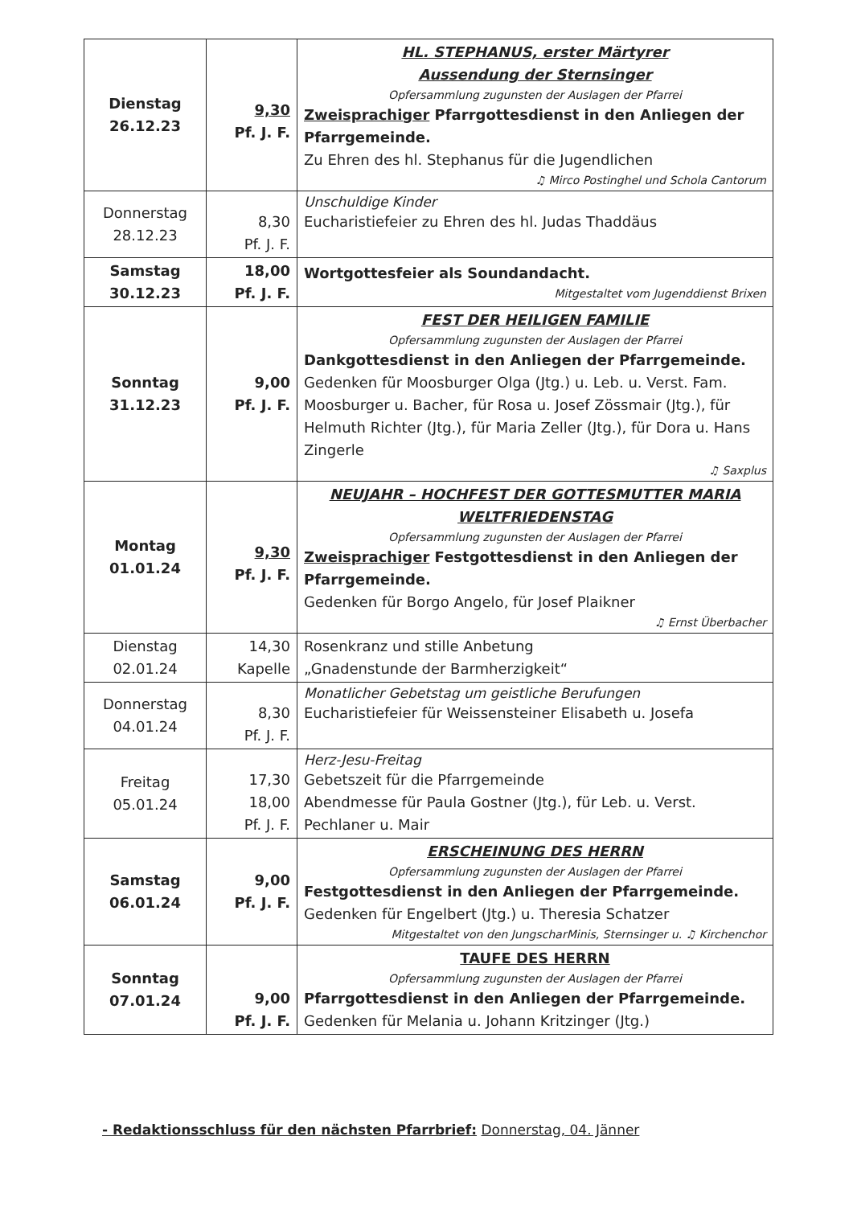| Dienstag 26.12.23 | 9,30 Pf. J. F. | HL. STEPHANUS, erster Märtyrer Aussendung der Sternsinger Opfersammlung zugunsten der Auslagen der Pfarrei Zweisprachiger Pfarrgottesdienst in den Anliegen der Pfarrgemeinde. Zu Ehren des hl. Stephanus für die Jugendlichen ♫ Mirco Postinghel und Schola Cantorum |
| Donnerstag 28.12.23 | 8,30 Pf. J. F. | Unschuldige Kinder Eucharistiefeier zu Ehren des hl. Judas Thaddäus |
| Samstag 30.12.23 | 18,00 Pf. J. F. | Wortgottesfeier als Soundandacht. Mitgestaltet vom Jugenddienst Brixen |
| Sonntag 31.12.23 | 9,00 Pf. J. F. | FEST DER HEILIGEN FAMILIE Opfersammlung zugunsten der Auslagen der Pfarrei Dankgottesdienst in den Anliegen der Pfarrgemeinde. Gedenken für Moosburger Olga (Jtg.) u. Leb. u. Verst. Fam. Moosburger u. Bacher, für Rosa u. Josef Zössmair (Jtg.), für Helmuth Richter (Jtg.), für Maria Zeller (Jtg.), für Dora u. Hans Zingerle ♫ Saxplus |
| Montag 01.01.24 | 9,30 Pf. J. F. | NEUJAHR – HOCHFEST DER GOTTESMUTTER MARIA WELTFRIEDENSTAG Opfersammlung zugunsten der Auslagen der Pfarrei Zweisprachiger Festgottesdienst in den Anliegen der Pfarrgemeinde. Gedenken für Borgo Angelo, für Josef Plaikner ♫ Ernst Überbacher |
| Dienstag 02.01.24 | 14,30 Kapelle | Rosenkranz und stille Anbetung „Gnadenstunde der Barmherzigkeit“ |
| Donnerstag 04.01.24 | 8,30 Pf. J. F. | Monatlicher Gebetstag um geistliche Berufungen Eucharistiefeier für Weissensteiner Elisabeth u. Josefa |
| Freitag 05.01.24 | 17,30 18,00 Pf. J. F. | Herz-Jesu-Freitag Gebetszeit für die Pfarrgemeinde Abendmesse für Paula Gostner (Jtg.), für Leb. u. Verst. Pechlaner u. Mair |
| Samstag 06.01.24 | 9,00 Pf. J. F. | ERSCHEINUNG DES HERRN Opfersammlung zugunsten der Auslagen der Pfarrei Festgottesdienst in den Anliegen der Pfarrgemeinde. Gedenken für Engelbert (Jtg.) u. Theresia Schatzer Mitgestaltet von den JungscharMinis, Sternsinger u. ♫ Kirchenchor |
| Sonntag 07.01.24 | 9,00 Pf. J. F. | TAUFE DES HERRN Opfersammlung zugunsten der Auslagen der Pfarrei Pfarrgottesdienst in den Anliegen der Pfarrgemeinde. Gedenken für Melania u. Johann Kritzinger (Jtg.) |
- Redaktionsschluss für den nächsten Pfarrbrief: Donnerstag, 04. Jänner